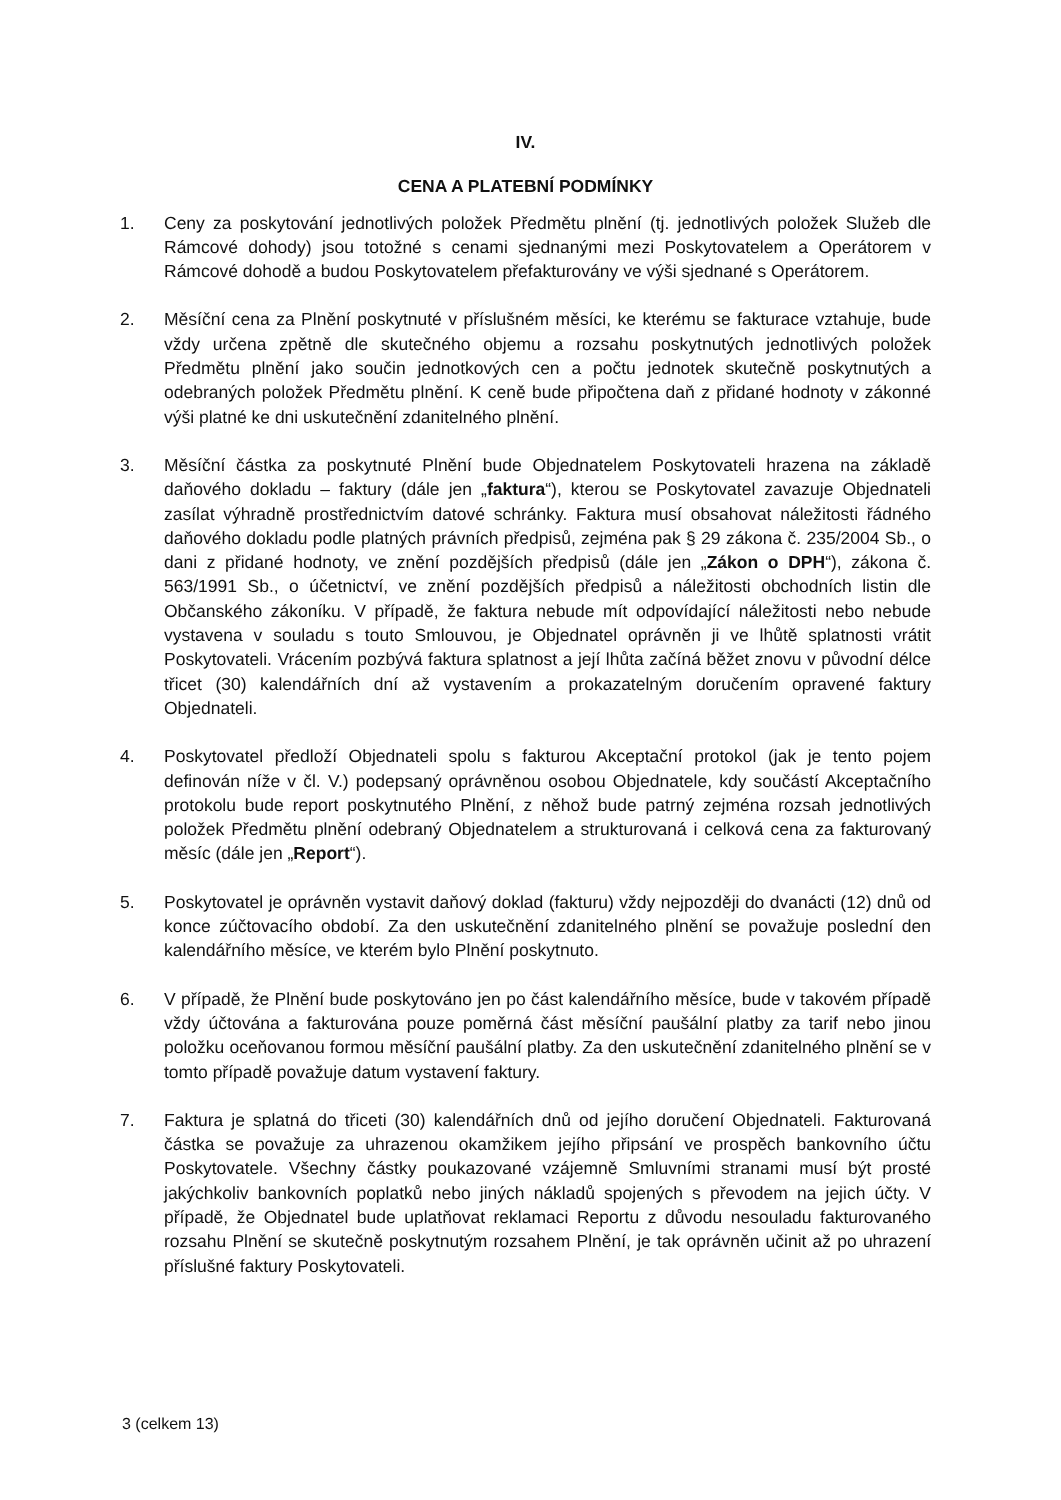IV.
CENA A PLATEBNÍ PODMÍNKY
1. Ceny za poskytování jednotlivých položek Předmětu plnění (tj. jednotlivých položek Služeb dle Rámcové dohody) jsou totožné s cenami sjednanými mezi Poskytovatelem a Operátorem v Rámcové dohodě a budou Poskytovatelem přefakturovány ve výši sjednané s Operátorem.
2. Měsíční cena za Plnění poskytnuté v příslušném měsíci, ke kterému se fakturace vztahuje, bude vždy určena zpětně dle skutečného objemu a rozsahu poskytnutých jednotlivých položek Předmětu plnění jako součin jednotkových cen a počtu jednotek skutečně poskytnutých a odebraných položek Předmětu plnění. K ceně bude připočtena daň z přidané hodnoty v zákonné výši platné ke dni uskutečnění zdanitelného plnění.
3. Měsíční částka za poskytnuté Plnění bude Objednatelem Poskytovateli hrazena na základě daňového dokladu – faktury (dále jen „faktura“), kterou se Poskytovatel zavazuje Objednateli zasílat výhradně prostřednictvím datové schránky. Faktura musí obsahovat náležitosti řádného daňového dokladu podle platných právních předpisů, zejména pak § 29 zákona č. 235/2004 Sb., o dani z přidané hodnoty, ve znění pozdějších předpisů (dále jen „Zákon o DPH“), zákona č. 563/1991 Sb., o účetnictví, ve znění pozdějších předpisů a náležitosti obchodních listin dle Občanského zákoníku. V případě, že faktura nebude mít odpovídající náležitosti nebo nebude vystavena v souladu s touto Smlouvou, je Objednatel oprávněn ji ve lhůtě splatnosti vrátit Poskytovateli. Vrácením pozbývá faktura splatnost a její lhůta začíná běžet znovu v původní délce třicet (30) kalendářních dní až vystavením a prokazatelným doručením opravené faktury Objednateli.
4. Poskytovatel předloží Objednateli spolu s fakturou Akceptační protokol (jak je tento pojem definován níže v čl. V.) podepsaný oprávněnou osobou Objednatele, kdy součástí Akceptačního protokolu bude report poskytnutého Plnění, z něhož bude patrný zejména rozsah jednotlivých položek Předmětu plnění odebraný Objednatelem a strukturovaná i celková cena za fakturovaný měsíc (dále jen „Report“).
5. Poskytovatel je oprávněn vystavit daňový doklad (fakturu) vždy nejpozději do dvanácti (12) dnů od konce zúčtovacího období. Za den uskutečnění zdanitelného plnění se považuje poslední den kalendářního měsíce, ve kterém bylo Plnění poskytnuto.
6. V případě, že Plnění bude poskytováno jen po část kalendářního měsíce, bude v takovém případě vždy účtována a fakturována pouze poměrná část měsíční paušální platby za tarif nebo jinou položku oceňovanou formou měsíční paušální platby. Za den uskutečnění zdanitelného plnění se v tomto případě považuje datum vystavení faktury.
7. Faktura je splatná do třiceti (30) kalendářních dnů od jejího doručení Objednateli. Fakturovaná částka se považuje za uhrazenou okamžikem jejího připsání ve prospěch bankovního účtu Poskytovatele. Všechny částky poukazované vzájemně Smluvními stranami musí být prosté jakýchkoliv bankovních poplatků nebo jiných nákladů spojených s převodem na jejich účty. V případě, že Objednatel bude uplatňovat reklamaci Reportu z důvodu nesouladu fakturovaného rozsahu Plnění se skutečně poskytnutým rozsahem Plnění, je tak oprávněn učinit až po uhrazení příslušné faktury Poskytovateli.
3 (celkem 13)